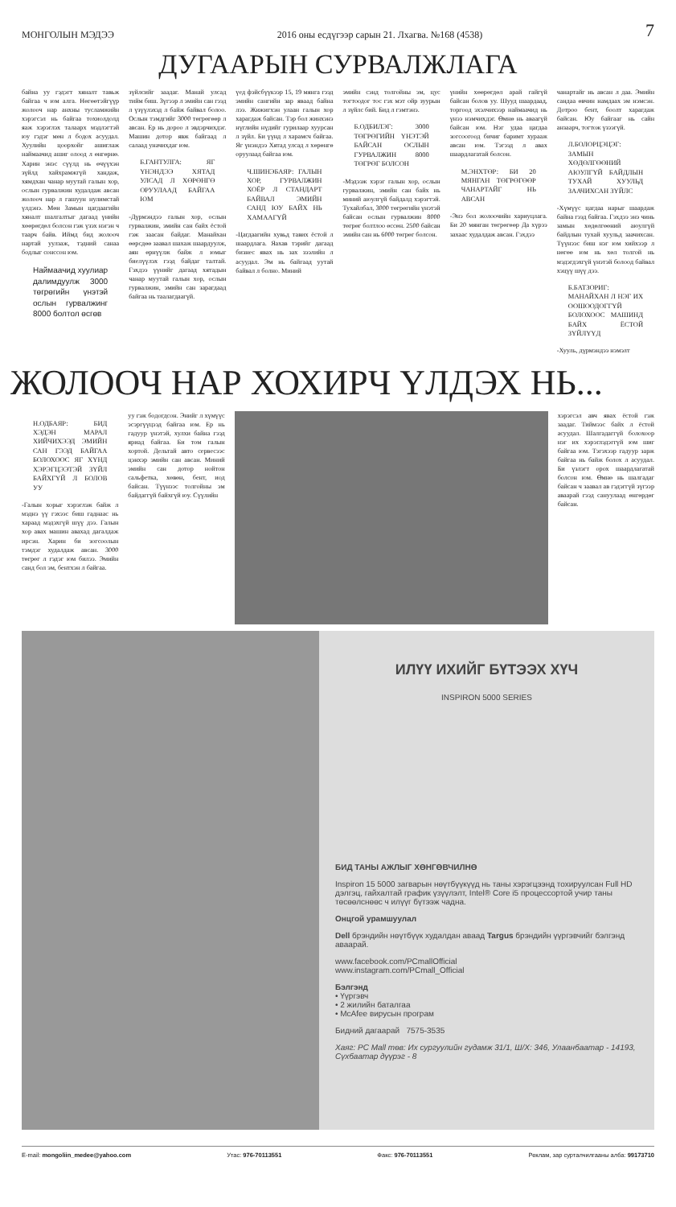МОНГОЛЫН МЭДЭЭ 2016 оны есдүгээр сарын 21. Лхагва. №168 (4538) 7
ДУГААРЫН СУРВАЛЖЛАГА
байна уу гэдэгт хяналт тавьж байгаа ч юм алга. Нөгөөтэйгүүр жолооч нар анхны тусламжийн хэрэгсэл нь байгаа тохиолдолд яаж хэрэглэх талаарх мэдлэгтэй юу гэдэг мөн л бодох асуудал. Хуулийн цоорхойг ашиглаж наймаачид ашиг олоод л өнгөрнө. Харин энэс сүүлд нь өчүүхэн зүйлд хайхрамжгүй хандаж, хямдхан чанар муутай галын хор, ослын гурвалжин худалдаж авсан жолооч нар л гашуун нулимстай үлдэнэ. Мөн Замын цагдаагийн хяналт шалгалтыг дагаад үнийн хөөрөгдөл болсон гэж үзэх нэгэн ч таарч байв. Иймд бид жолооч нартай уулзаж, тэдний санаа бодлыг сонссон юм.
Наймаачид хуулиар далимдуулж 3000 төгрөгийн үнэтэй ослын гурвалжинг 8000 болтол өсгөв
зүйлсийг заадаг. Манай улсад тийм биш. Зүгээр л эмийн сан гээд л үзүүлэхэд л байж байвал болоо. Ослын тэмдгийг 3000 төгрөгөөр л авсан. Ер нь дороо л эвдэрчихдэг. Машин дотор явж байгаад л салаад уначихдаг юм.
Б.ГАНТУЛГА: ЯГ ҮНЭНДЭЭ ХЯТАД УЛСАД Л ХӨРӨНГӨ ОРУУЛААД БАЙГАА ЮМ
-Дүрмэндээ галын хор, ослын гурвалжин, эмийн сан байх ёстой гэж заасан байдаг. Манайхан өөрсдөө заавал шахаж шаардуулж, аян өрнүүлж байж л юмыг биелүүлэх гээд байдаг талтай. Гэхдээ үүнийг дагаад хятадын чанар муутай галын хор, ослын гурвалжин, эмийн сан зарагдаад байгаа нь таалагдаагүй.
үед фэйсбүүкээр 15, 19 мянга гээд эмийн сангийн зар яваад байна лээ. Жижигхэн улаан галын хор харагдаж байсан. Тэр бол жинхэнэ нүглийн нүдийг гурилаар хуурсан л зүйл. Би үүнд л харамсч байгаа. Яг үнэндээ Хятад улсад л хөрөнгө оруулаад байгаа юм.
Ч.ШИНЭБАЯР: ГАЛЫН ХОР, ГУРВАЛЖИН ХОЁР Л СТАНДАРТ БАЙВАЛ ЭМИЙН САНД ЮУ БАЙХ НЬ ХАМААГҮЙ
-Цагдаагийн хувьд тавих ёстой л шаардлага. Яахав тэрийг дагаад бизнес явах нь зах зээлийн л асуудал. Эм нь байгаад уутай байвал л болно. Миний
эмийн сэнд толгойны эм, цус тогтоодог тос гэх мэт ойр зуурын л зүйлс бий. Бид л гэмтэнэ.
Б.ОДБИЛЭГ: 3000 ТӨГРӨГИЙН ҮНЭТЭЙ БАЙСАН ОСЛЫН ГУРВАЛЖИН 8000 ТӨГРӨГ БОЛСОН
-Мэдээж хэрэг галын хор, ослын гурвалжин, эмийн сан байх нь миний аюулгүй байдалд хэрэгтэй. Тухайлбал, 3000 төгрөгийн үнэтэй байсан ослын гурвалжин 8000 төгрөг болтлоо өссөн. 2500 байсан эмийн сан нь 6000 төгрөг болсон.
үнийн хөөрөгдөл арай гайгүй байсан болов уу. Шууд шаардаад, торгоод эхэлчихээр наймаачид нь үнээ нэмчихдэг. Өмнө нь аваагүй байсан юм. Нэг удаа цагдаа зогсоогоод бичиг баримт хурааж авсан юм. Тэгээд л авах шаардлагатай болсон.
М.ЭНХТӨР: БИ 20 МЯНГАН ТӨГРӨГӨӨР ЧАНАРТАЙГ НЬ АВСАН
-Энэ бол жолоочийн хариуцлага. Би 20 мянган төгрөгөөр Да хүрээ захаас худалдаж авсан. Гэхдээ
чанартайг нь авсан л даа. Эмийн сандаа өвчин намдаах эм нэмсэн. Дотроо бент, боолт харагдаж байсан. Юу байгааг нь сайн анзаарч, тогтож үзээгүй.
Л.БОЛОРЦЭЦЭГ: ЗАМЫН ХӨДӨЛГӨӨНИЙ АЮУЛГҮЙ БАЙДЛЫН ТУХАЙ ХУУЛЬД ЗААЧИХСАН ЗҮЙЛС
-Хүмүүс цагдаа нарыг шаардаж байна гээд байгаа. Гэхдээ энэ чинь замын хөдөлгөөний аюулгүй байдлын тухай хуульд заачихсан. Түүнээс биш нэг юм хийхээр л нөгөө юм нь хөл толгой нь мэдэгдэхгүй үнэтэй болоод байвал хэцүү шүү дээ.
Б.БАТЗОРИГ: МАНАЙХАН Л НЭГ ИХ ООШООДОГГҮЙ БОЛОХООС МАШИНД БАЙХ ЁСТОЙ ЗҮЙЛҮҮД
-Хууль, дүрмэндээ нэмэлт
ЖОЛООЧ НАР ХОХИРЧ ҮЛДЭХ НЬ...
Н.ОДБАЯР: БИД ХЭДЭН МАРАЛ ХИЙЧИХЭЭД ЭМИЙН САН ГЭЭД БАЙГАА БОЛОХООС ЯГ ХҮНД ХЭРЭГЦЭЭТЭЙ ЗҮЙЛ БАЙХГҮЙ Л БОЛОВ УУ
-Галын хорыг хэрэглэж байж л мэднэ үү гэхээс биш гаднаас нь хараад мэдэхгүй шүү дээ. Галын хор авах машин авахад дагалдаж ирсэн. Харин би зогсоолын тэмдэг худалдаж авсан. 3000 төгрөг л гэдэг юм билээ. Эмийн санд бол эм, бентхэн л байгаа.
уу гэж бодогдсон. Энийг л хүмүүс эсэргүүцээд байгаа юм. Ер нь гадуур үнэтэй, хулхи байна гээд яриад байгаа. Би том галын хортой. Дельтай авто сервесээс цэнхэр эмийн сан авсан. Миний эмийн сан дотор нойтон сальфетка, хөвөн, бент, иод байсан. Түүнээс толгойны эм байдаггүй байхгүй юу. Сүүлийн
хэрэгсэл авч явах ёстой гэж заадаг. Тиймээс байх л ёстой асуудал. Шалгадаггүй болохоор нэг их хэрэглэдэггүй юм шиг байгаа юм. Тэгэхээр гадуур зарж байгаа нь байж болох л асуудал. Би үзлэгт орох шаардлагатай болсон юм. Өмнө нь шалгадаг байсан ч заавал ав гэдэггүй зүгээр аваарай гээд сануулаад өнгөрдөг байсан.
ИЛҮҮ ИХИЙГ БҮТЭЭХ ХҮЧ
INSPIRON 5000 SERIES
БИД ТАНЫ АЖЛЫГ ХӨНГӨВЧИЛНӨ
Inspiron 15 5000 загварын нөүтбүүкүүд нь таны хэрэгцээнд тохируулсан Full HD дэлгэц, гайхалтай график үзүүлэлт, Intel® Core i5 процессортой учир таны төсөөлснөөс ч илүүг бүтээж чадна.
Онцгой урамшуулал
Dell брэндийн нөүтбүүк худалдан аваад Targus брэндийн үүргэвчийг бэлгэнд аваарай.
www.facebook.com/PCmallOfficial
www.instagram.com/PCmall_Official
Бэлгэнд
• Үүргэвч
• 2 жилийн баталгаа
• McAfee вирусын програм
Бидний дагаарай 7575-3535
Хаяг: PC Mall төв: Их сургуулийн гудамж 31/1, Ш/Х: 346, Улаанбаатар - 14193, Сүхбаатар дүүрэг - 8
E-mail: mongoliin_medee@yahoo.com Утас: 976-70113551 Факс: 976-70113551 Реклам, зар сурталчилгааны алба: 99173710